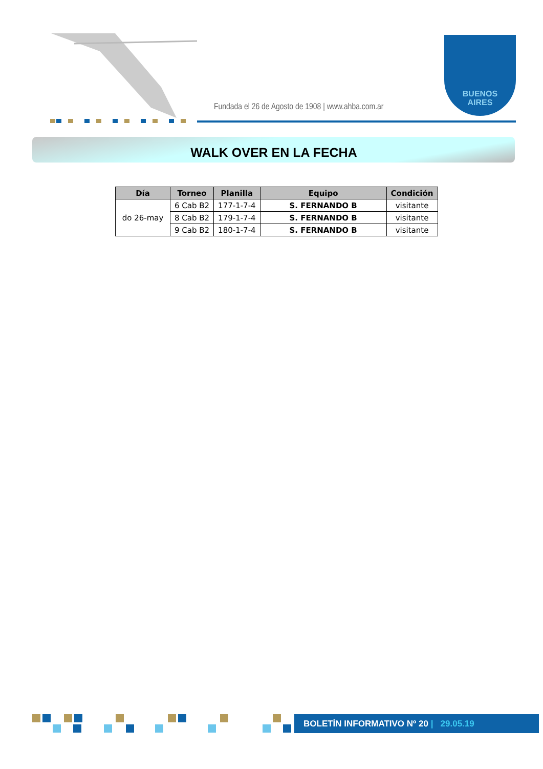Fundada el 26 de Agosto de 1908 | www.ahba.com.ar
BUENOS
AIRES
WALK OVER EN LA FECHA
| Día | Torneo | Planilla | Equipo | Condición |
| --- | --- | --- | --- | --- |
| do 26-may | 6 Cab B2 | 177-1-7-4 | S. FERNANDO B | visitante |
| | 8 Cab B2 | 179-1-7-4 | S. FERNANDO B | visitante |
| | 9 Cab B2 | 180-1-7-4 | S. FERNANDO B | visitante |
BOLETÍN INFORMATIVO Nº 20 | 29.05.19